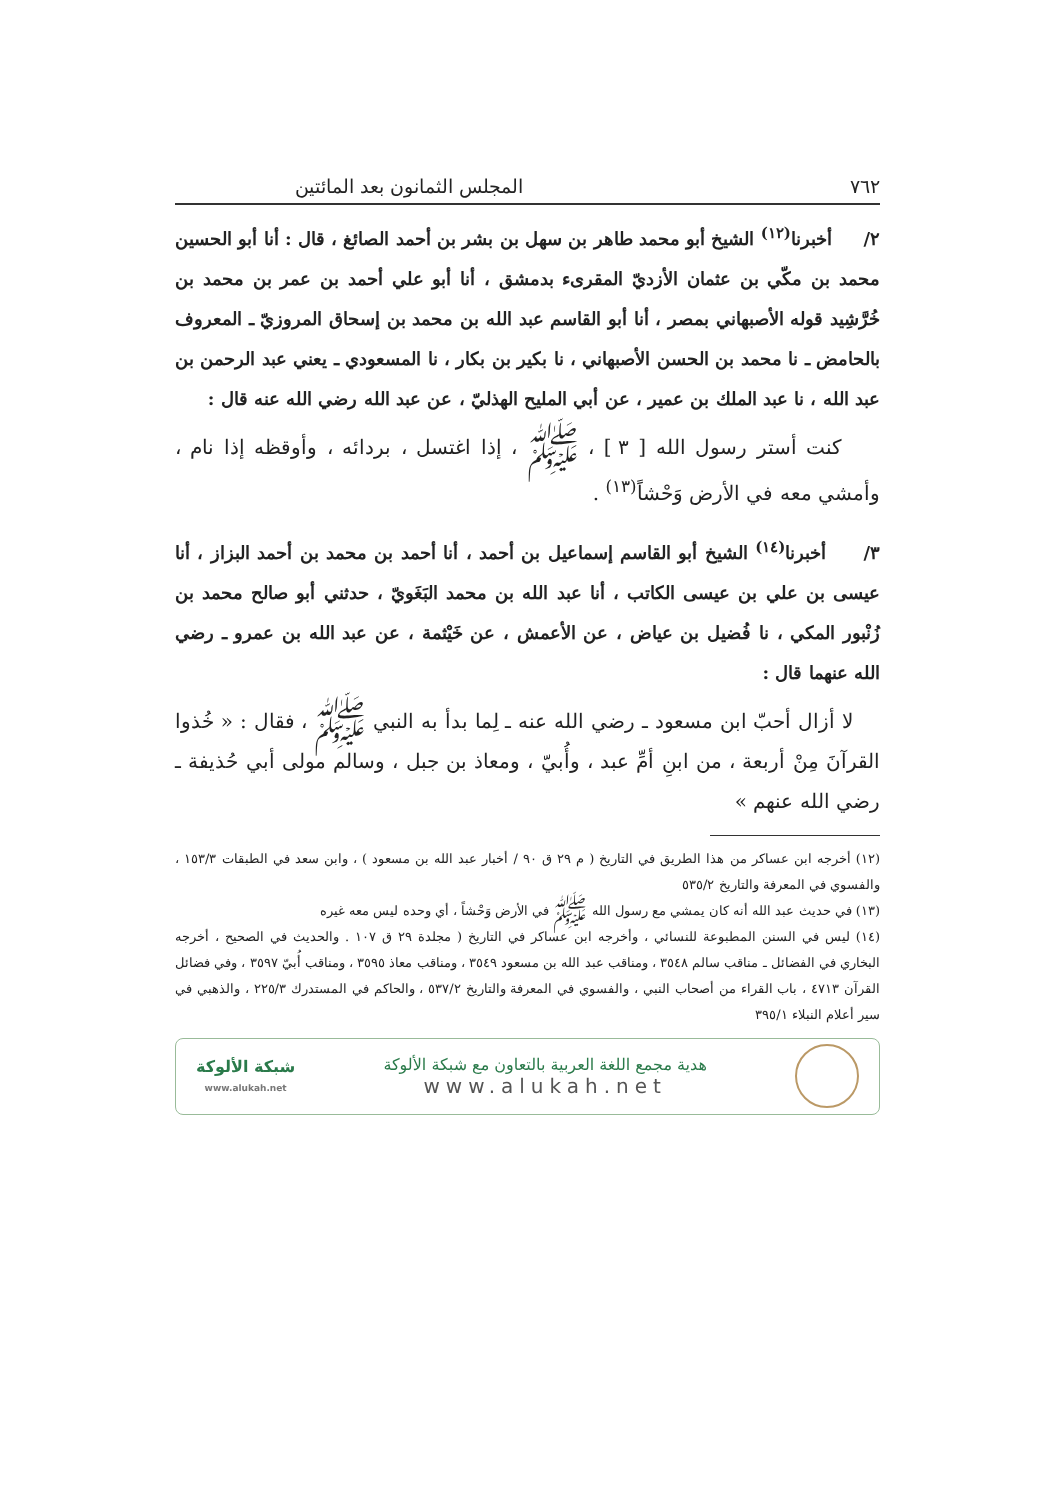٧٦٢ المجلس الثمانون بعد المائتين
٢/ أخبرنا<sup>(١٢)</sup> الشيخ أبو محمد طاهر بن سهل بن بشر بن أحمد الصائغ ، قال : أنا أبو الحسين محمد بن مكّي بن عثمان الأزديّ المقرىء بدمشق ، أنا أبو علي أحمد بن عمر بن محمد بن خُرَّشِيد قوله الأصبهاني بمصر ، أنا أبو القاسم عبد الله بن محمد بن إسحاق المروزيّ ـ المعروف بالحامض ـ نا محمد بن الحسن الأصبهاني ، نا بكير بن بكار ، نا المسعودي ـ يعني عبد الرحمن بن عبد الله ، نا عبد الملك بن عمير ، عن أبي المليح الهذليّ ، عن عبد الله رضي الله عنه قال :
كنت أستر رسول الله [ ٣ ] ، ﷺ ، إذا اغتسل ، بردائه ، وأوقظه إذا نام ، وأمشي معه في الأرض وَحْشاً<sup>(١٣)</sup> .
٣/ أخبرنا<sup>(١٤)</sup> الشيخ أبو القاسم إسماعيل بن أحمد ، أنا أحمد بن محمد بن أحمد البزاز ، أنا عيسى بن علي بن عيسى الكاتب ، أنا عبد الله بن محمد البَغَويّ ، حدثني أبو صالح محمد بن زُنْبور المكي ، نا فُضيل بن عياض ، عن الأعمش ، عن خَيْثمة ، عن عبد الله بن عمرو ـ رضي الله عنهما قال :
لا أزال أحبّ ابن مسعود ـ رضي الله عنه ـ لِما بدأ به النبي ﷺ ، فقال : « خُذوا القرآنَ مِنْ أربعة ، من ابنِ أمِّ عبد ، وأُبيّ ، ومعاذ بن جبل ، وسالم مولى أبي حُذيفة ـ رضي الله عنهم »
(١٢) أخرجه ابن عساكر من هذا الطريق في التاريخ ( م ٢٩ ق ٩٠ / أخبار عبد الله بن مسعود ) ، وابن سعد في الطبقات ١٥٣/٣ ، والفسوي في المعرفة والتاريخ ٥٣٥/٢
(١٣) في حديث عبد الله أنه كان يمشي مع رسول الله ﷺ في الأرض وَحْشاً ، أي وحده ليس معه غيره
(١٤) ليس في السنن المطبوعة للنسائي ، وأخرجه ابن عساكر في التاريخ ( مجلدة ٢٩ ق ١٠٧ . والحديث في الصحيح ، أخرجه البخاري في الفضائل ـ مناقب سالم ٣٥٤٨ ، ومناقب عبد الله بن مسعود ٣٥٤٩ ، ومناقب معاذ ٣٥٩٥ ، ومناقب أُبيّ ٣٥٩٧ ، وفي فضائل القرآن ٤٧١٣ ، باب القراء من أصحاب النبي ، والفسوي في المعرفة والتاريخ ٥٣٧/٢ ، والحاكم في المستدرك ٢٢٥/٣ ، والذهبي في سير أعلام النبلاء ٣٩٥/١
هدية مجمع اللغة العربية بالتعاون مع شبكة الألوكة
www.alukah.net
شبكة الألوكة
www.alukah.net